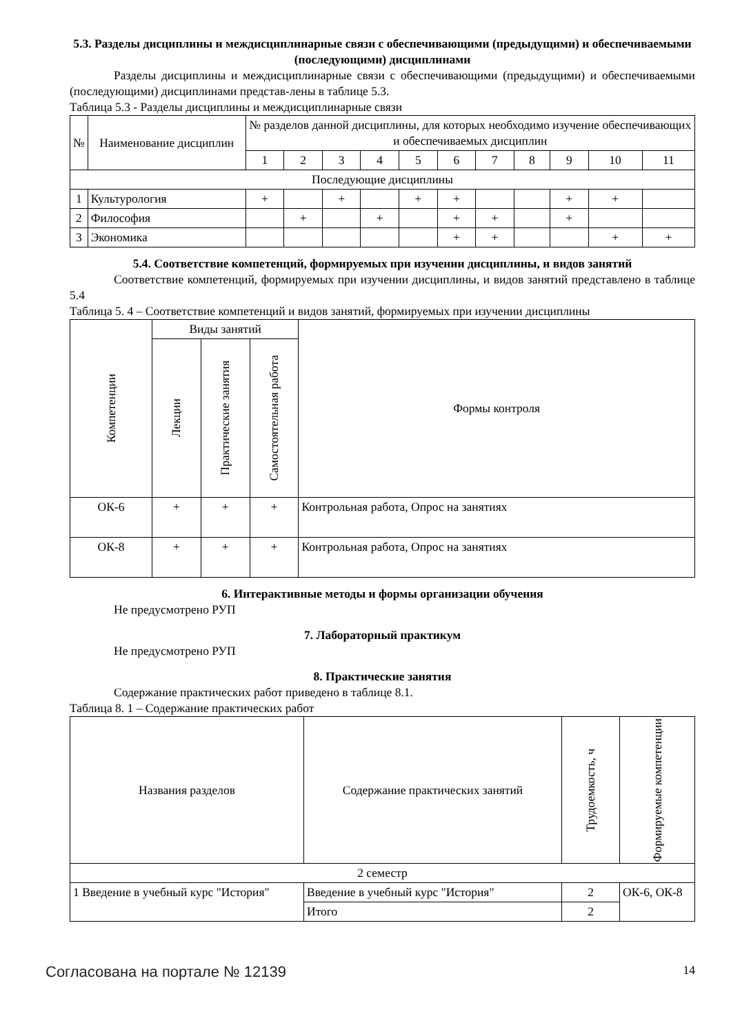5.3. Разделы дисциплины и междисциплинарные связи с обеспечивающими (предыдущими) и обеспечиваемыми (последующими) дисциплинами
Разделы дисциплины и междисциплинарные связи с обеспечивающими (предыдущими) и обеспечиваемыми (последующими) дисциплинами представ-лены в таблице 5.3.
Таблица 5.3 - Разделы дисциплины и междисциплинарные связи
| № | Наименование дисциплин | № разделов данной дисциплины, для которых необходимо изучение обеспечивающих и обеспечиваемых дисциплин | | | | | | | | | | |
| --- | --- | --- | --- | --- | --- | --- | --- | --- | --- | --- | --- | --- |
| | | 1 | 2 | 3 | 4 | 5 | 6 | 7 | 8 | 9 | 10 | 11 |
| Последующие дисциплины | | | | | | | | | | | | |
| 1 | Культурология | + | | + | | + | + | | | + | + | |
| 2 | Философия | | + | | + | | + | + | | + | | |
| 3 | Экономика | | | | | | + | + | | | + | + |
5.4. Соответствие компетенций, формируемых при изучении дисциплины, и видов занятий
Соответствие компетенций, формируемых при изучении дисциплины, и видов занятий представлено в таблице 5.4
Таблица 5. 4 – Соответствие компетенций и видов занятий, формируемых при изучении дисциплины
| Компетенции | Виды занятий | | | Формы контроля |
| --- | --- | --- | --- | --- |
| | Лекции | Практические занятия | Самостоятельная работа | |
| ОК-6 | + | + | + | Контрольная работа, Опрос на занятиях |
| ОК-8 | + | + | + | Контрольная работа, Опрос на занятиях |
6. Интерактивные методы и формы организации обучения
Не предусмотрено РУП
7. Лабораторный практикум
Не предусмотрено РУП
8. Практические занятия
Содержание практических работ приведено в таблице 8.1.
Таблица 8. 1 – Содержание практических работ
| Названия разделов | Содержание практических занятий | Трудоемкость, ч | Формируемые компетенции |
| --- | --- | --- | --- |
| 2 семестр | | | |
| 1 Введение в учебный курс "История" | Введение в учебный курс "История" | 2 | ОК-6, ОК-8 |
| | Итого | 2 | |
Согласована на портале № 12139 14